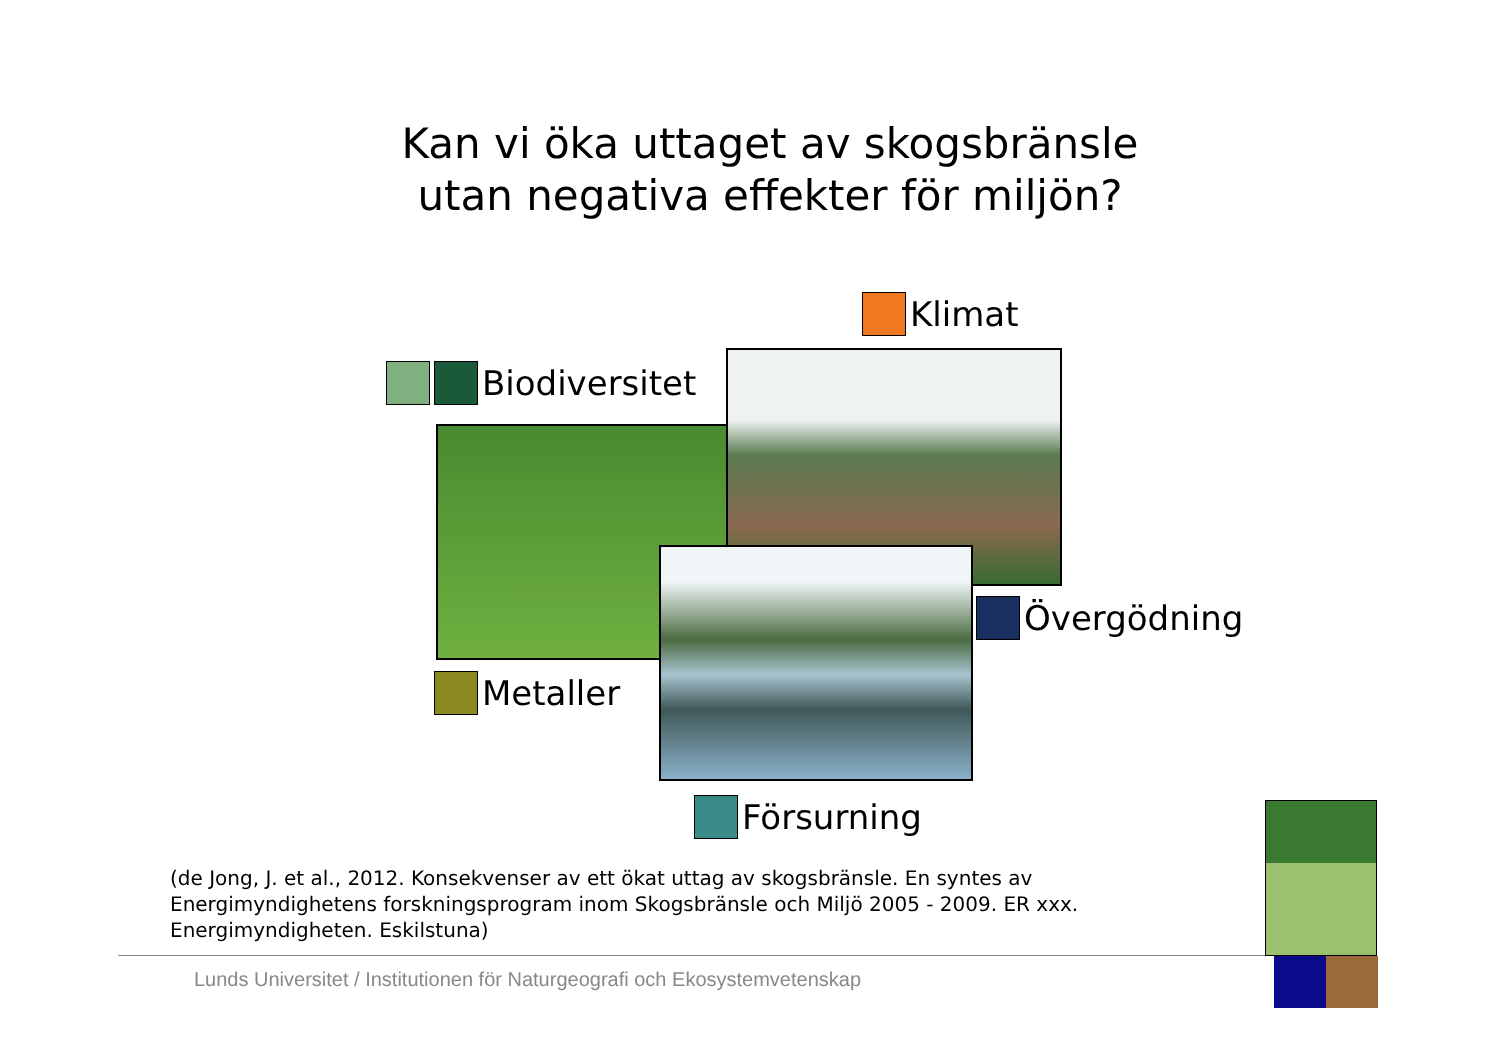Kan vi öka uttaget av skogsbränsle
utan negativa effekter för miljön?
Klimat
Biodiversitet
Övergödning
Metaller
Försurning
(de Jong, J. et al., 2012. Konsekvenser av ett ökat uttag av skogsbränsle. En syntes av Energimyndighetens forskningsprogram inom Skogsbränsle och Miljö 2005 - 2009. ER xxx. Energimyndigheten. Eskilstuna)
Lunds Universitet / Institutionen för Naturgeografi och Ekosystemvetenskap